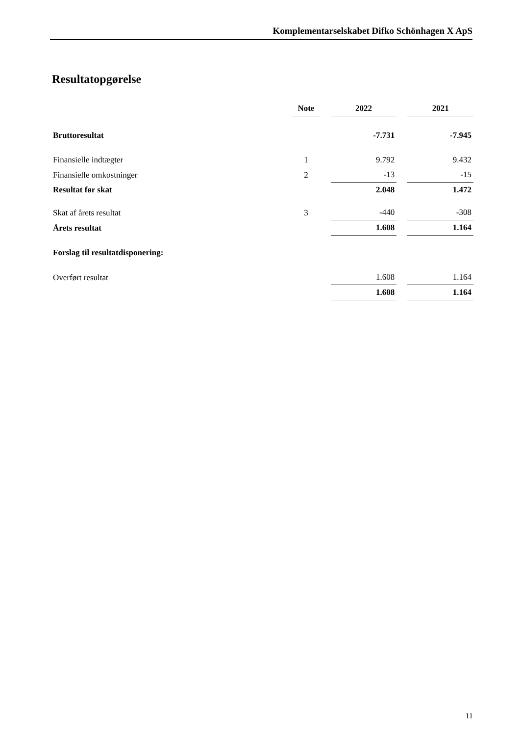Komplementarselskabet Difko Schönhagen X ApS
Resultatopgørelse
| | Note | | 2022 | | 2021 |
| Bruttoresultat | | | -7.731 | | -7.945 |
| Finansielle indtægter | 1 | | 9.792 | | 9.432 |
| Finansielle omkostninger | 2 | | -13 | | -15 |
| Resultat før skat | | | 2.048 | | 1.472 |
| Skat af årets resultat | 3 | | -440 | | -308 |
| Årets resultat | | | 1.608 | | 1.164 |
| Forslag til resultatdisponering: | | | | | |
| Overført resultat | | | 1.608 | | 1.164 |
| | | | 1.608 | | 1.164 |
11